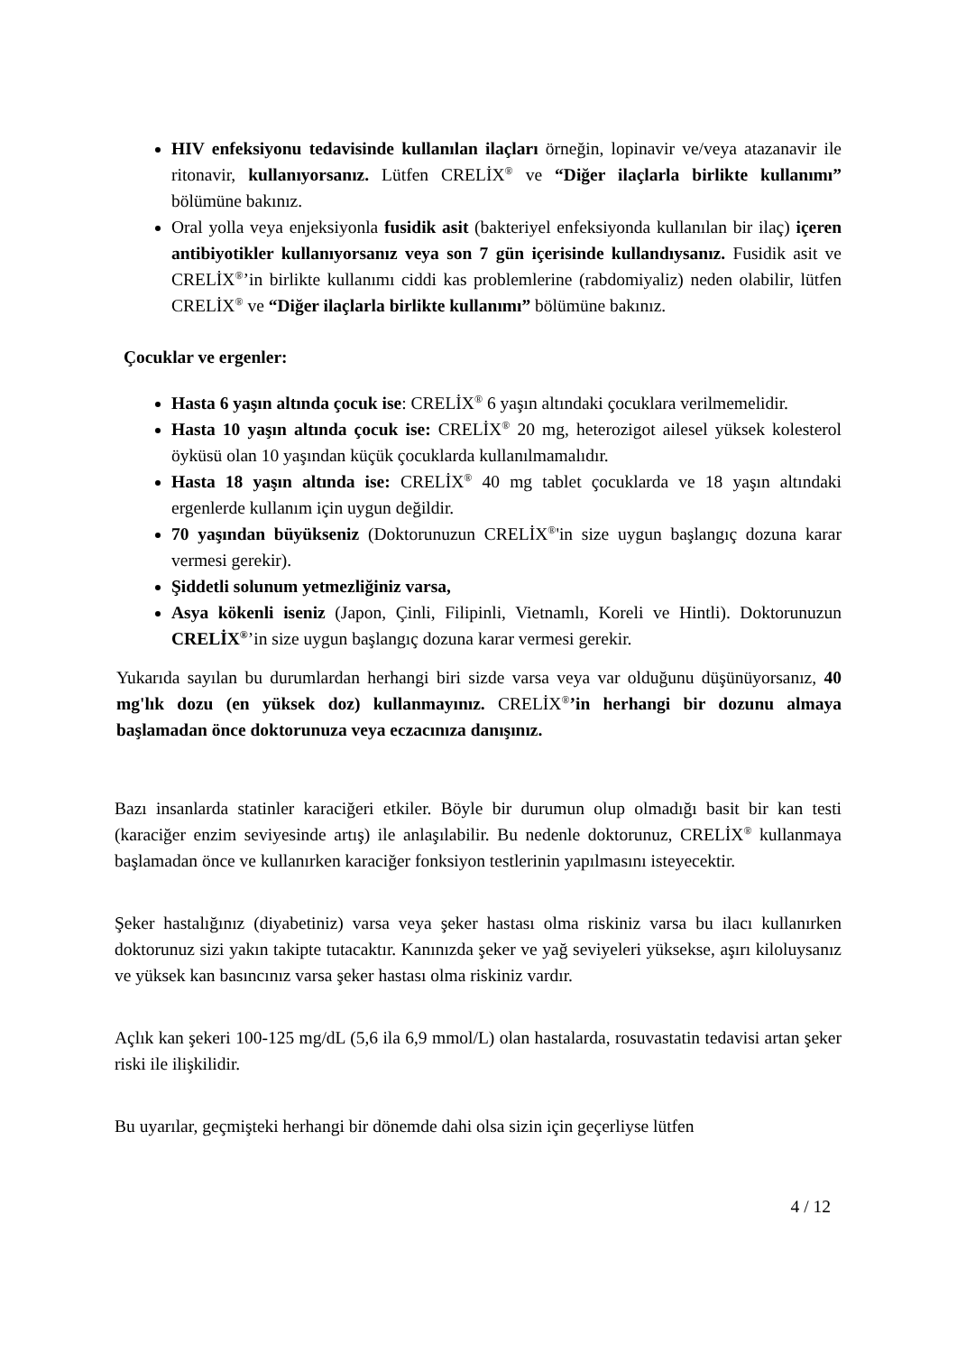HIV enfeksiyonu tedavisinde kullanılan ilaçları örneğin, lopinavir ve/veya atazanavir ile ritonavir, kullanıyorsanız. Lütfen CRELİX<sup>®</sup> ve “Diğer ilaçlarla birlikte kullanımı” bölümüne bakınız.
Oral yolla veya enjeksiyonla fusidik asit (bakteriyel enfeksiyonda kullanılan bir ilaç) içeren antibiyotikler kullanıyorsanız veya son 7 gün içerisinde kullandıysanız. Fusidik asit ve CRELİX<sup>®</sup>’in birlikte kullanımı ciddi kas problemlerine (rabdomiyaliz) neden olabilir, lütfen CRELİX<sup>®</sup> ve “Diğer ilaçlarla birlikte kullanımı” bölümüne bakınız.
Çocuklar ve ergenler:
Hasta 6 yaşın altında çocuk ise: CRELİX<sup>®</sup> 6 yaşın altındaki çocuklara verilmemelidir.
Hasta 10 yaşın altında çocuk ise: CRELİX<sup>®</sup> 20 mg, heterozigot ailesel yüksek kolesterol öyküsü olan 10 yaşından küçük çocuklarda kullanılmamalıdır.
Hasta 18 yaşın altında ise: CRELİX<sup>®</sup> 40 mg tablet çocuklarda ve 18 yaşın altındaki ergenlerde kullanım için uygun değildir.
70 yaşından büyükseniz (Doktorunuzun CRELİX<sup>®</sup>'in size uygun başlangıç dozuna karar vermesi gerekir).
Şiddetli solunum yetmezliğiniz varsa,
Asya kökenli iseniz (Japon, Çinli, Filipinli, Vietnamlı, Koreli ve Hintli). Doktorunuzun CRELİX<sup>®</sup>’in size uygun başlangıç dozuna karar vermesi gerekir.
Yukarıda sayılan bu durumlardan herhangi biri sizde varsa veya var olduğunu düşünüyorsanız, 40 mg'lık dozu (en yüksek doz) kullanmayınız. CRELİX<sup>®</sup>’in herhangi bir dozunu almaya başlamadan önce doktorunuza veya eczacınıza danışınız.
Bazı insanlarda statinler karaciğeri etkiler. Böyle bir durumun olup olmadığı basit bir kan testi (karaciğer enzim seviyesinde artış) ile anlaşılabilir. Bu nedenle doktorunuz, CRELİX<sup>®</sup> kullanmaya başlamadan önce ve kullanırken karaciğer fonksiyon testlerinin yapılmasını isteyecektir.
Şeker hastalığınız (diyabetiniz) varsa veya şeker hastası olma riskiniz varsa bu ilacı kullanırken doktorunuz sizi yakın takipte tutacaktır. Kanınızda şeker ve yağ seviyeleri yüksekse, aşırı kiloluysanız ve yüksek kan basıncınız varsa şeker hastası olma riskiniz vardır.
Açlık kan şekeri 100-125 mg/dL (5,6 ila 6,9 mmol/L) olan hastalarda, rosuvastatin tedavisi artan şeker riski ile ilişkilidir.
Bu uyarılar, geçmişteki herhangi bir dönemde dahi olsa sizin için geçerliyse lütfen
4 / 12